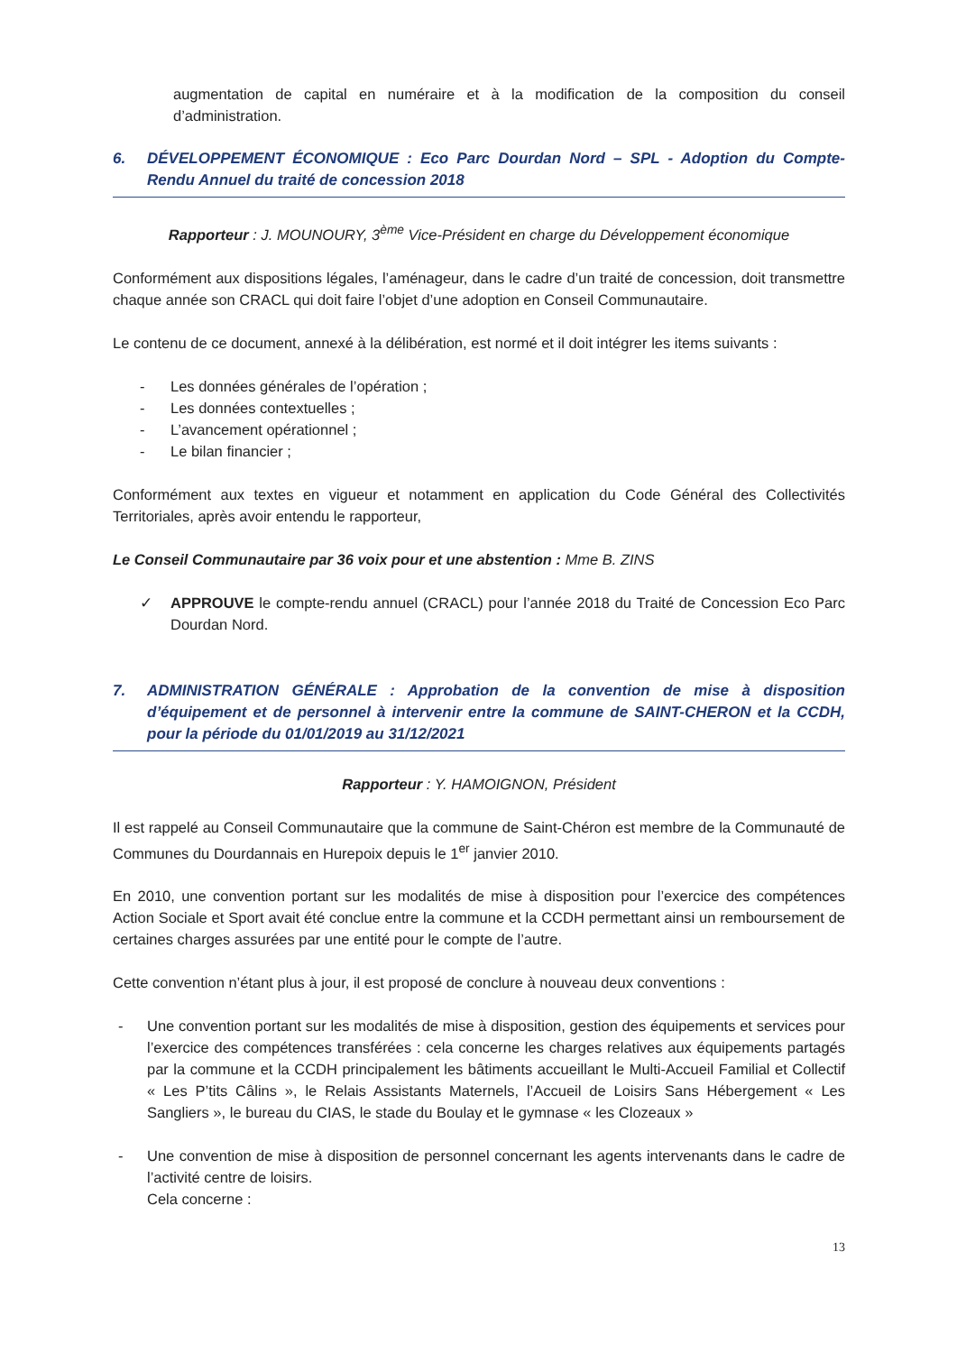augmentation de capital en numéraire et à la modification de la composition du conseil d’administration.
6. DÉVELOPPEMENT ÉCONOMIQUE : Eco Parc Dourdan Nord – SPL - Adoption du Compte-Rendu Annuel du traité de concession 2018
Rapporteur : J. MOUNOURY, 3<sup>ème</sup> Vice-Président en charge du Développement économique
Conformément aux dispositions légales, l’aménageur, dans le cadre d’un traité de concession, doit transmettre chaque année son CRACL qui doit faire l’objet d’une adoption en Conseil Communautaire.
Le contenu de ce document, annexé à la délibération, est normé et il doit intégrer les items suivants :
- Les données générales de l’opération ;
- Les données contextuelles ;
- L’avancement opérationnel ;
- Le bilan financier ;
Conformément aux textes en vigueur et notamment en application du Code Général des Collectivités Territoriales, après avoir entendu le rapporteur,
Le Conseil Communautaire par 36 voix pour et une abstention : Mme B. ZINS
✓ APPROUVE le compte-rendu annuel (CRACL) pour l’année 2018 du Traité de Concession Eco Parc Dourdan Nord.
7. ADMINISTRATION GÉNÉRALE : Approbation de la convention de mise à disposition d’équipement et de personnel à intervenir entre la commune de SAINT-CHERON et la CCDH, pour la période du 01/01/2019 au 31/12/2021
Rapporteur : Y. HAMOIGNON, Président
Il est rappelé au Conseil Communautaire que la commune de Saint-Chéron est membre de la Communauté de Communes du Dourdannais en Hurepoix depuis le 1<sup>er</sup> janvier 2010.
En 2010, une convention portant sur les modalités de mise à disposition pour l’exercice des compétences Action Sociale et Sport avait été conclue entre la commune et la CCDH permettant ainsi un remboursement de certaines charges assurées par une entité pour le compte de l’autre.
Cette convention n’étant plus à jour, il est proposé de conclure à nouveau deux conventions :
- Une convention portant sur les modalités de mise à disposition, gestion des équipements et services pour l’exercice des compétences transférées : cela concerne les charges relatives aux équipements partagés par la commune et la CCDH principalement les bâtiments accueillant le Multi-Accueil Familial et Collectif « Les P’tits Câlins », le Relais Assistants Maternels, l’Accueil de Loisirs Sans Hébergement « Les Sangliers », le bureau du CIAS, le stade du Boulay et le gymnase « les Clozeaux »
- Une convention de mise à disposition de personnel concernant les agents intervenants dans le cadre de l’activité centre de loisirs.
Cela concerne :
13